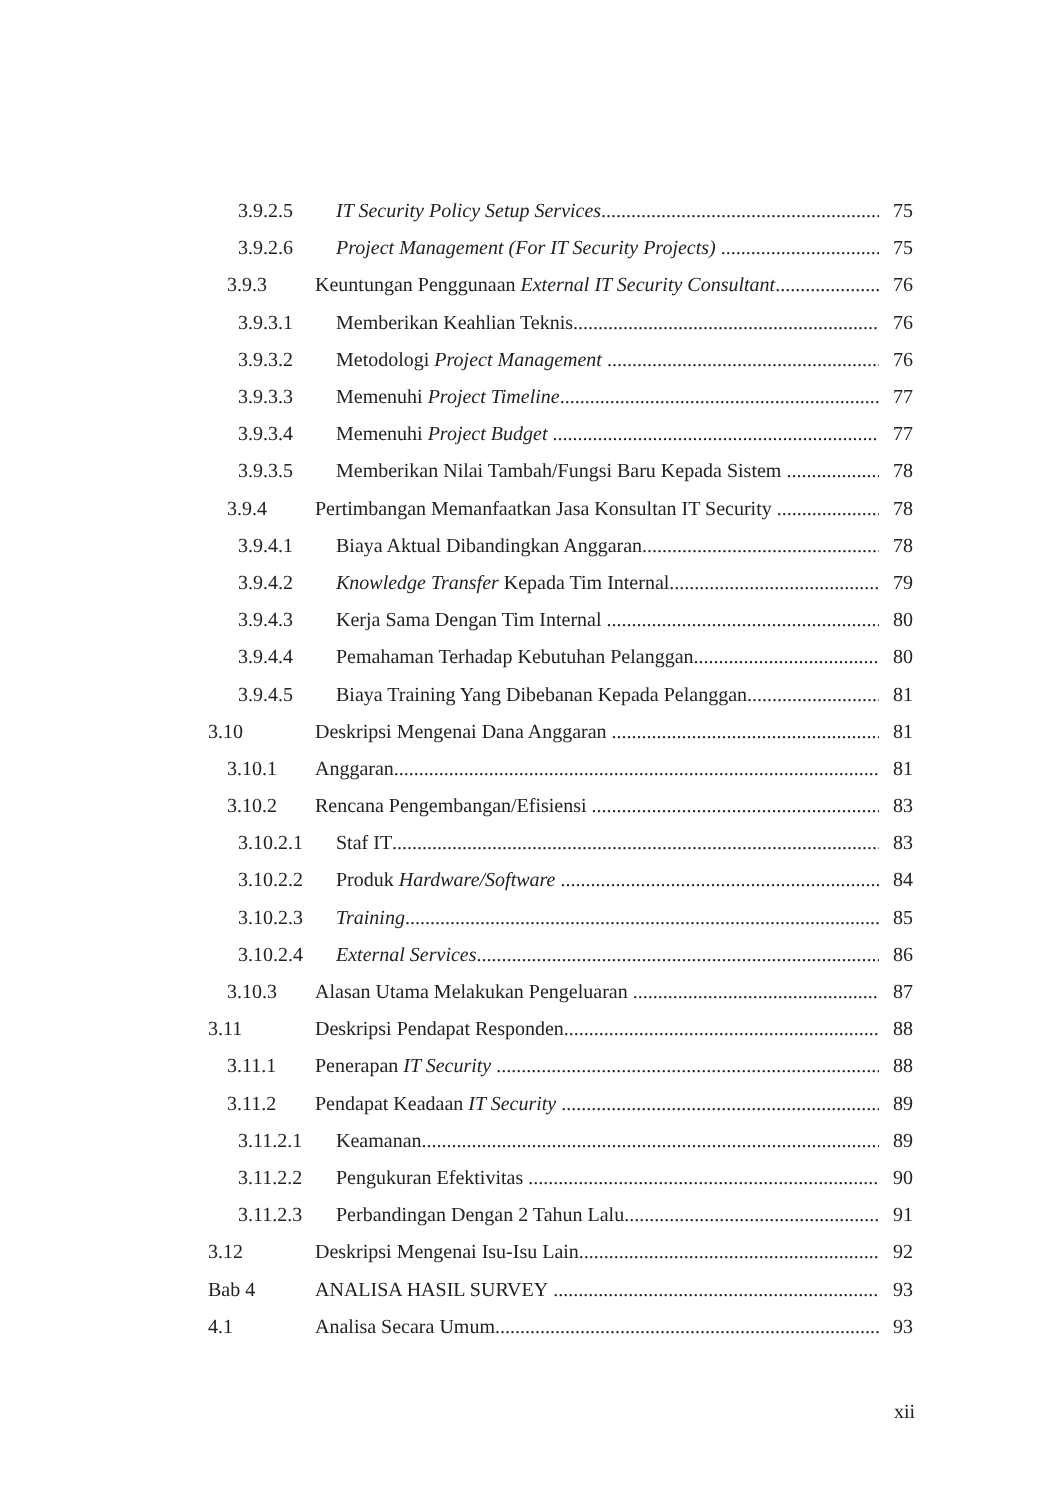3.9.2.5 IT Security Policy Setup Services 75
3.9.2.6 Project Management (For IT Security Projects) 75
3.9.3 Keuntungan Penggunaan External IT Security Consultant 76
3.9.3.1 Memberikan Keahlian Teknis 76
3.9.3.2 Metodologi Project Management 76
3.9.3.3 Memenuhi Project Timeline 77
3.9.3.4 Memenuhi Project Budget 77
3.9.3.5 Memberikan Nilai Tambah/Fungsi Baru Kepada Sistem 78
3.9.4 Pertimbangan Memanfaatkan Jasa Konsultan IT Security 78
3.9.4.1 Biaya Aktual Dibandingkan Anggaran 78
3.9.4.2 Knowledge Transfer Kepada Tim Internal 79
3.9.4.3 Kerja Sama Dengan Tim Internal 80
3.9.4.4 Pemahaman Terhadap Kebutuhan Pelanggan 80
3.9.4.5 Biaya Training Yang Dibebanan Kepada Pelanggan 81
3.10 Deskripsi Mengenai Dana Anggaran 81
3.10.1 Anggaran 81
3.10.2 Rencana Pengembangan/Efisiensi 83
3.10.2.1 Staf IT 83
3.10.2.2 Produk Hardware/Software 84
3.10.2.3 Training 85
3.10.2.4 External Services 86
3.10.3 Alasan Utama Melakukan Pengeluaran 87
3.11 Deskripsi Pendapat Responden 88
3.11.1 Penerapan IT Security 88
3.11.2 Pendapat Keadaan IT Security 89
3.11.2.1 Keamanan 89
3.11.2.2 Pengukuran Efektivitas 90
3.11.2.3 Perbandingan Dengan 2 Tahun Lalu 91
3.12 Deskripsi Mengenai Isu-Isu Lain 92
Bab 4 ANALISA HASIL SURVEY 93
4.1 Analisa Secara Umum 93
xii